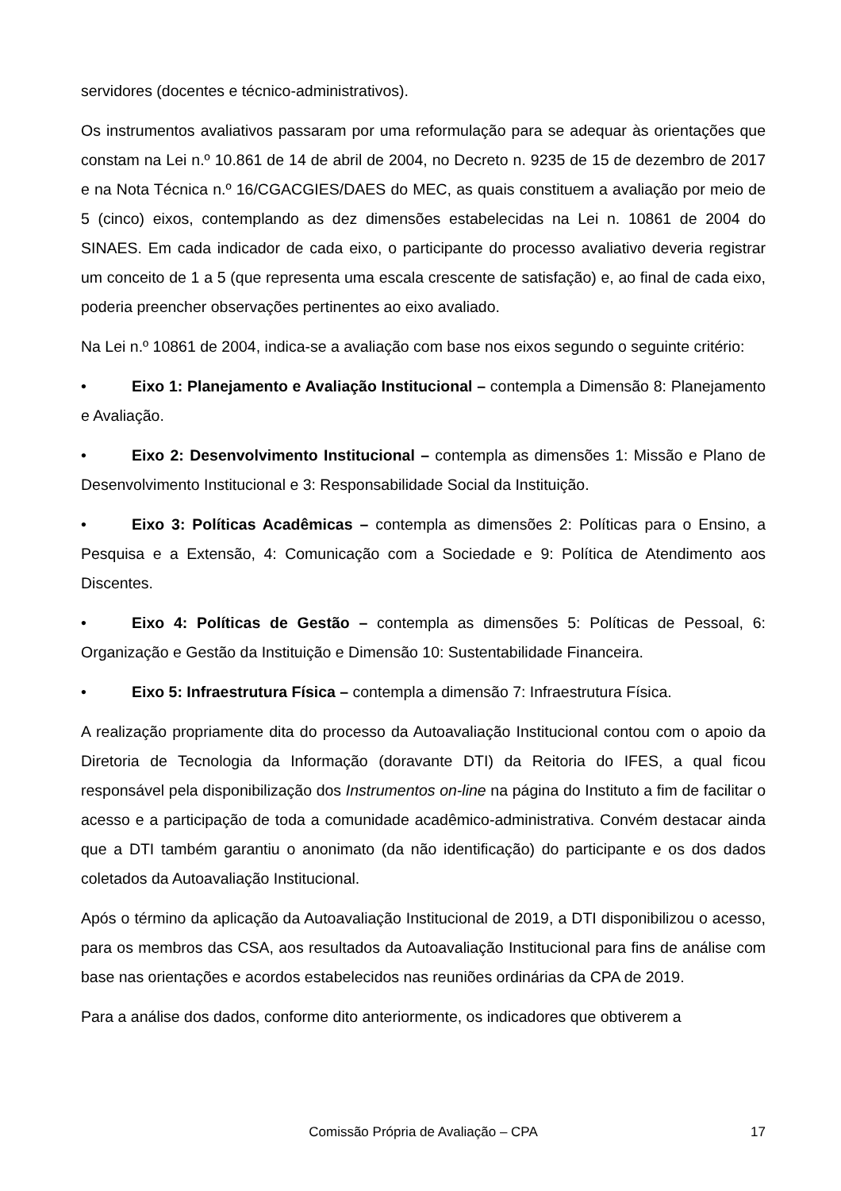servidores (docentes e técnico-administrativos).
Os instrumentos avaliativos passaram por uma reformulação para se adequar às orientações que constam na Lei n.º 10.861 de 14 de abril de 2004, no Decreto n. 9235 de 15 de dezembro de 2017 e na Nota Técnica n.º 16/CGACGIES/DAES do MEC, as quais constituem a avaliação por meio de 5 (cinco) eixos, contemplando as dez dimensões estabelecidas na Lei n. 10861 de 2004 do SINAES. Em cada indicador de cada eixo, o participante do processo avaliativo deveria registrar um conceito de 1 a 5 (que representa uma escala crescente de satisfação) e, ao final de cada eixo, poderia preencher observações pertinentes ao eixo avaliado.
Na Lei n.º 10861 de 2004, indica-se a avaliação com base nos eixos segundo o seguinte critério:
• Eixo 1: Planejamento e Avaliação Institucional – contempla a Dimensão 8: Planejamento e Avaliação.
• Eixo 2: Desenvolvimento Institucional – contempla as dimensões 1: Missão e Plano de Desenvolvimento Institucional e 3: Responsabilidade Social da Instituição.
• Eixo 3: Políticas Acadêmicas – contempla as dimensões 2: Políticas para o Ensino, a Pesquisa e a Extensão, 4: Comunicação com a Sociedade e 9: Política de Atendimento aos Discentes.
• Eixo 4: Políticas de Gestão – contempla as dimensões 5: Políticas de Pessoal, 6: Organização e Gestão da Instituição e Dimensão 10: Sustentabilidade Financeira.
• Eixo 5: Infraestrutura Física – contempla a dimensão 7: Infraestrutura Física.
A realização propriamente dita do processo da Autoavaliação Institucional contou com o apoio da Diretoria de Tecnologia da Informação (doravante DTI) da Reitoria do IFES, a qual ficou responsável pela disponibilização dos Instrumentos on-line na página do Instituto a fim de facilitar o acesso e a participação de toda a comunidade acadêmico-administrativa. Convém destacar ainda que a DTI também garantiu o anonimato (da não identificação) do participante e os dos dados coletados da Autoavaliação Institucional.
Após o término da aplicação da Autoavaliação Institucional de 2019, a DTI disponibilizou o acesso, para os membros das CSA, aos resultados da Autoavaliação Institucional para fins de análise com base nas orientações e acordos estabelecidos nas reuniões ordinárias da CPA de 2019.
Para a análise dos dados, conforme dito anteriormente, os indicadores que obtiverem a
Comissão Própria de Avaliação – CPA
17